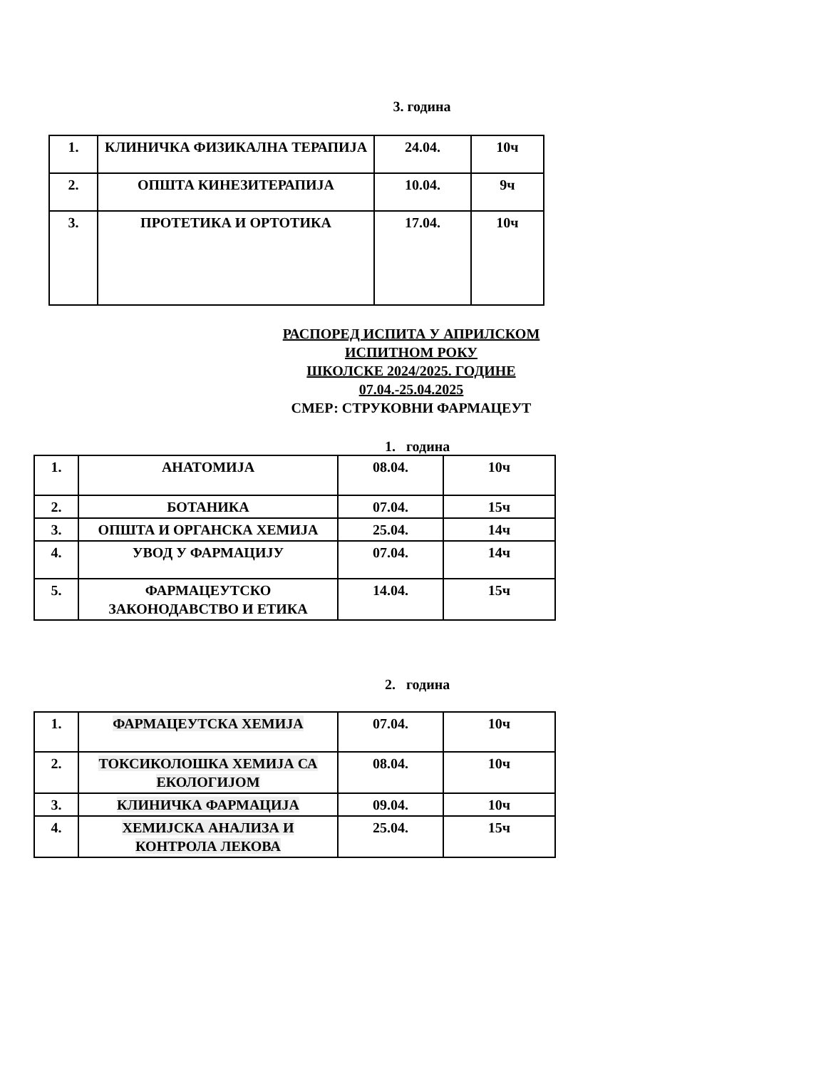3. година
| 1. | КЛИНИЧКА ФИЗИКАЛНА ТЕРАПИЈА | 24.04. | 10ч |
| 2. | ОПШТА КИНЕЗИТЕРАПИЈА | 10.04. | 9ч |
| 3. | ПРОТЕТИКА И ОРТОТИКА | 17.04. | 10ч |
РАСПОРЕД ИСПИТА У АПРИЛСКОМ ИСПИТНОМ РОКУ
ШКОЛСКЕ 2024/2025. ГОДИНЕ
07.04.-25.04.2025
СМЕР: СТРУКОВНИ ФАРМАЦЕУТ
1. година
| 1. | АНАТОМИЈА | 08.04. | 10ч |
| 2. | БОТАНИКА | 07.04. | 15ч |
| 3. | ОПШТА И ОРГАНСКА ХЕМИЈА | 25.04. | 14ч |
| 4. | УВОД У ФАРМАЦИЈУ | 07.04. | 14ч |
| 5. | ФАРМАЦЕУТСКО ЗАКОНОДАВСТВО И ЕТИКА | 14.04. | 15ч |
2. година
| 1. | ФАРМАЦЕУТСКА ХЕМИЈА | 07.04. | 10ч |
| 2. | ТОКСИКОЛОШКА ХЕМИЈА СА ЕКОЛОГИЈОМ | 08.04. | 10ч |
| 3. | КЛИНИЧКА ФАРМАЦИЈА | 09.04. | 10ч |
| 4. | ХЕМИЈСКА АНАЛИЗА И КОНТРОЛА ЛЕКОВА | 25.04. | 15ч |